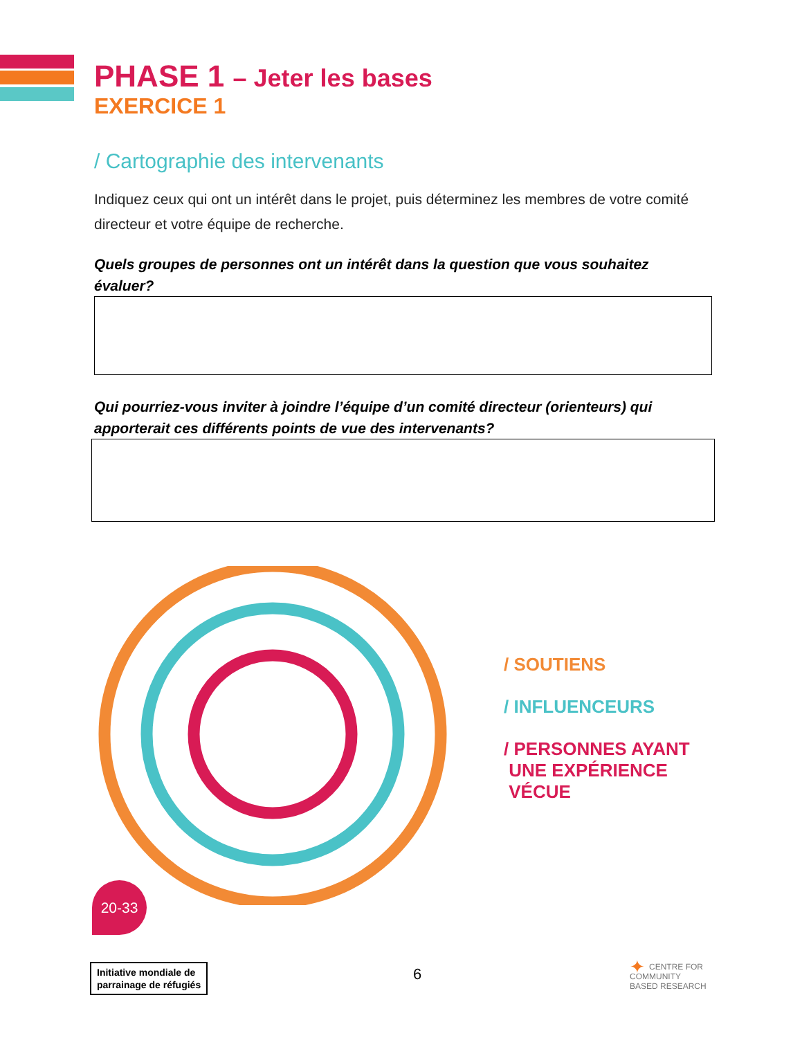PHASE 1 – Jeter les bases
EXERCICE 1
/ Cartographie des intervenants
Indiquez ceux qui ont un intérêt dans le projet, puis déterminez les membres de votre comité directeur et votre équipe de recherche.
Quels groupes de personnes ont un intérêt dans la question que vous souhaitez évaluer?
Qui pourriez-vous inviter à joindre l’équipe d’un comité directeur (orienteurs) qui apporterait ces différents points de vue des intervenants?
/ SOUTIENS
/ INFLUENCEURS
/ PERSONNES AYANT
UNE EXPÉRIENCE
VÉCUE
20-33
Initiative mondiale de
parrainage de réfugiés
6
✦ CENTRE FOR
COMMUNITY
BASED RESEARCH